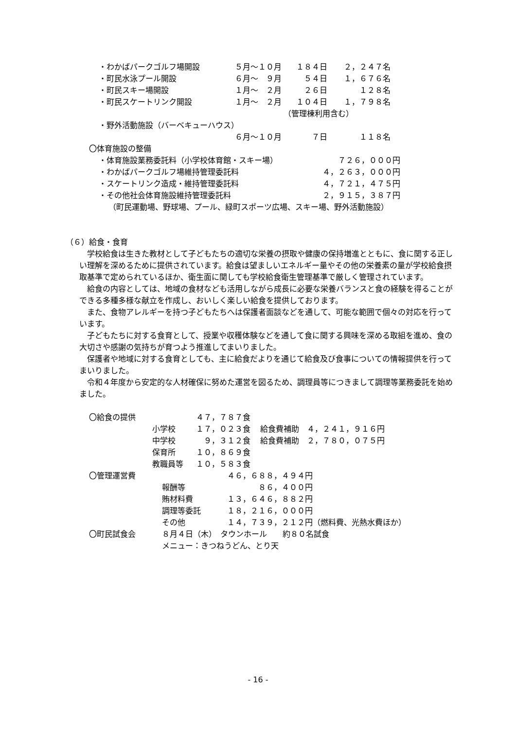| ・わかばパークゴルフ場開設 | ５月～１０月 | １８４日 | ２，２４７名 |
| ・町民水泳プール開設 | ６月～ ９月 | ５４日 | １，６７６名 |
| ・町民スキー場開設 | １月～ ２月 | ２６日 | １２８名 |
| ・町民スケートリンク開設 | １月～ ２月 | １０４日 | １，７９８名 |
| | （管理棟利用含む） | | |
| ・野外活動施設（バーベキューハウス） | | | |
| | ６月～１０月 | ７日 | １１８名 |
〇体育施設の整備
| ・体育施設業務委託料（小学校体育館・スキー場） | ７２６，０００円 |
| ・わかばパークゴルフ場維持管理委託料 | ４，２６３，０００円 |
| ・スケートリンク造成・維持管理委託料 | ４，７２１，４７５円 |
| ・その他社会体育施設維持管理委託料 | ２，９１５，３８７円 |
（町民運動場、野球場、プール、緑町スポーツ広場、スキー場、野外活動施設）
（６）給食・食育
　学校給食は生きた教材として子どもたちの適切な栄養の摂取や健康の保持増進とともに、食に関する正しい理解を深めるために提供されています。給食は望ましいエネルギー量やその他の栄養素の量が学校給食摂取基準で定められているほか、衛生面に関しても学校給食衛生管理基準で厳しく管理されています。
　給食の内容としては、地域の食材なども活用しながら成長に必要な栄養バランスと食の経験を得ることができる多種多様な献立を作成し、おいしく楽しい給食を提供しております。
　また、食物アレルギーを持つ子どもたちへは保護者面談などを通して、可能な範囲で個々の対応を行っています。
　子どもたちに対する食育として、授業や収穫体験などを通して食に関する興味を深める取組を進め、食の大切さや感謝の気持ちが育つよう推進してまいりました。
　保護者や地域に対する食育としても、主に給食だよりを通じて給食及び食事についての情報提供を行ってまいりました。
　令和４年度から安定的な人材確保に努めた運営を図るため、調理員等につきまして調理等業務委託を始めました。
| 〇給食の提供 | | ４７，７８７食 | |
| | 小学校 | １７，０２３食 | 給食費補助 ４，２４１，９１６円 |
| | 中学校 | ９，３１２食 | 給食費補助 ２，７８０，０７５円 |
| | 保育所 | １０，８６９食 | |
| | 教職員等 | １０，５８３食 | |
| 〇管理運営費 | | ４６，６８８，４９４円 | |
| | 報酬等 | ８６，４００円 | |
| | 賄材料費 | １３，６４６，８８２円 | |
| | 調理等委託 | １８，２１６，０００円 | |
| | その他 | １４，７３９，２１２円 | （燃料費、光熱水費ほか） |
| 〇町民試食会 | ８月４日（木） タウンホール 約８０名試食 |
| | メニュー：きつねうどん、とり天 |
- 16 -